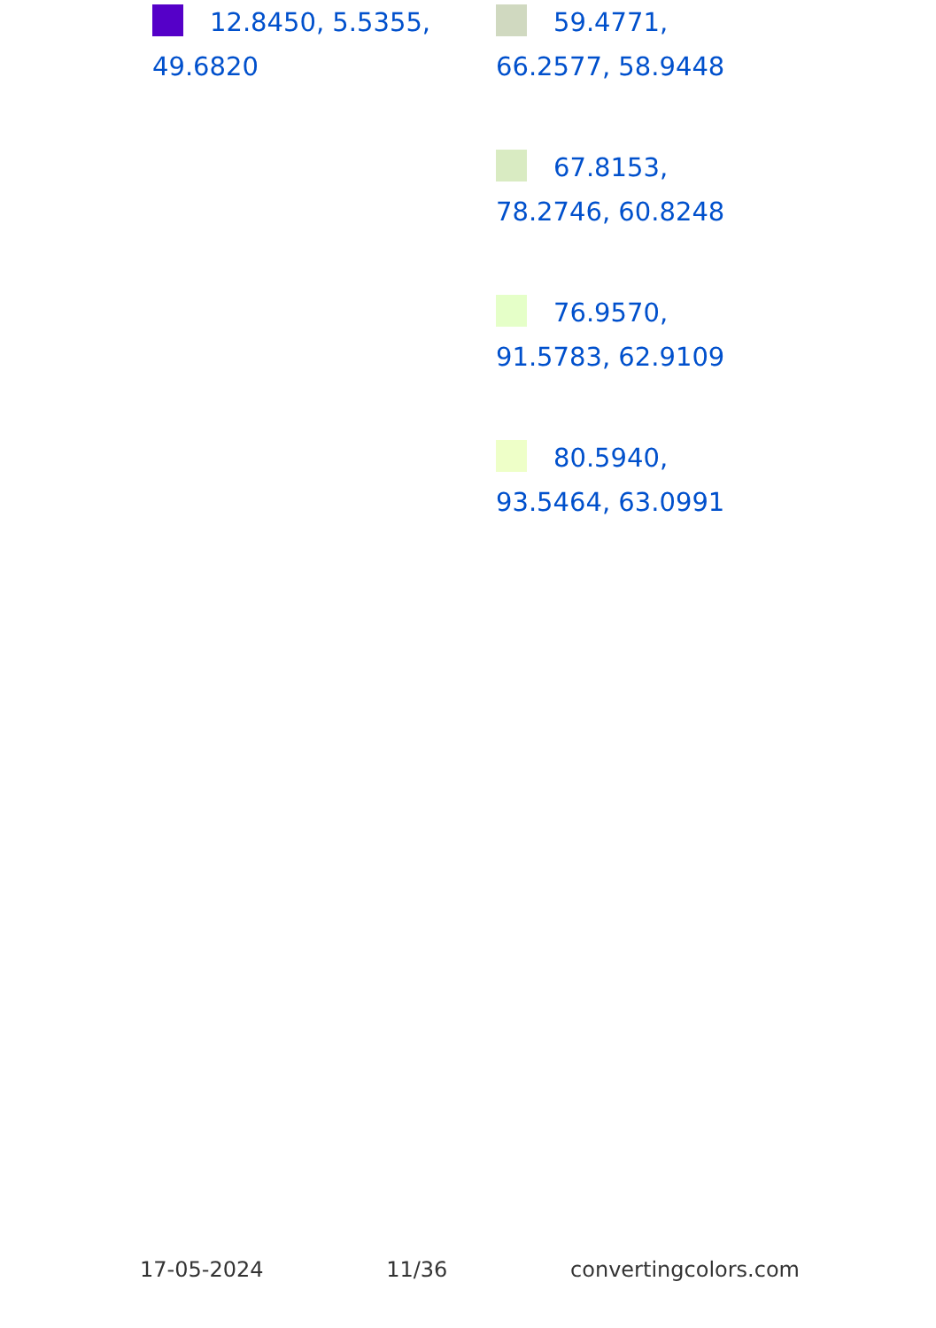12.8450, 5.5355, 49.6820 59.4771, 66.2577, 58.9448
67.8153, 78.2746, 60.8248
76.9570, 91.5783, 62.9109
80.5940, 93.5464, 63.0991
17-05-2024 11/36 convertingcolors.com